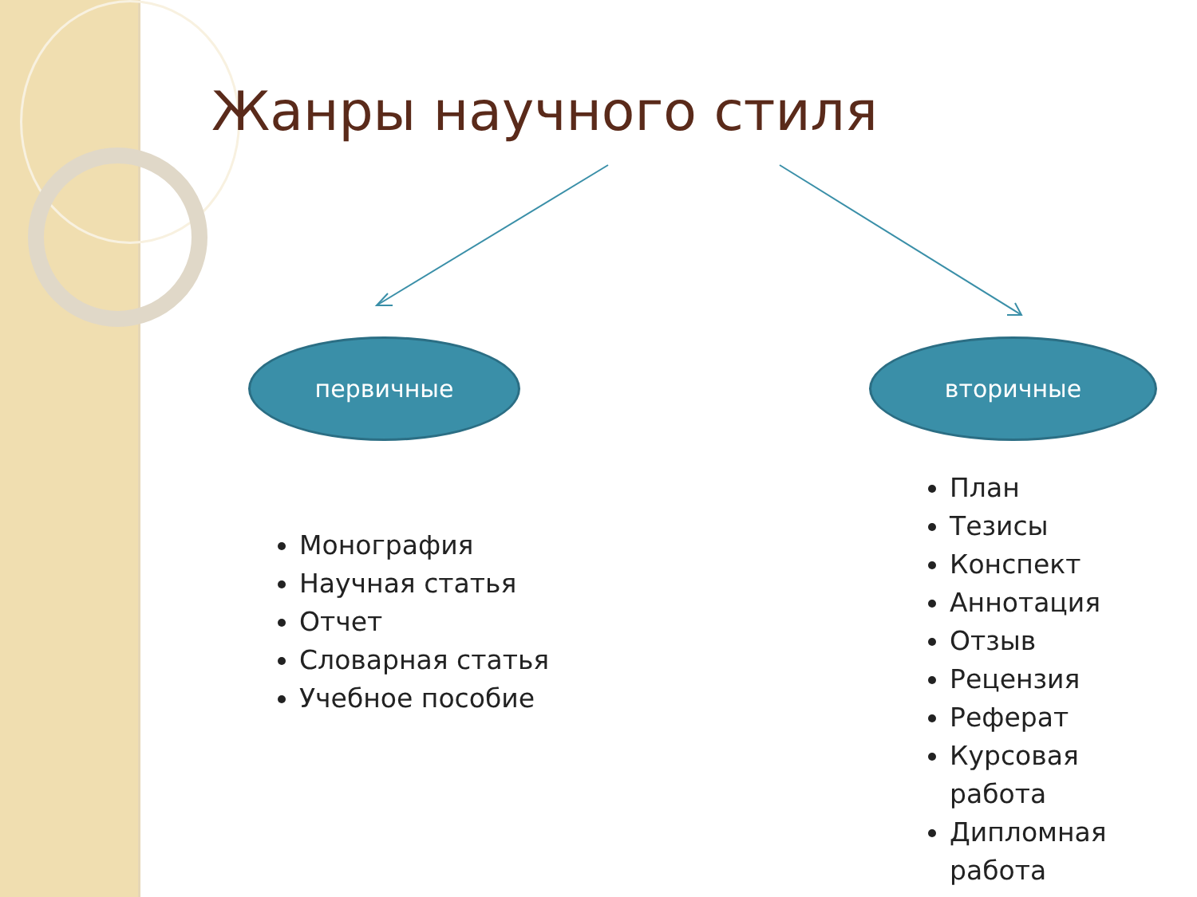Жанры научного стиля
первичные вторичные
Монография
Научная статья
Отчет
Словарная статья
Учебное пособие
План
Тезисы
Конспект
Аннотация
Отзыв
Рецензия
Реферат
Курсовая работа
Дипломная работа